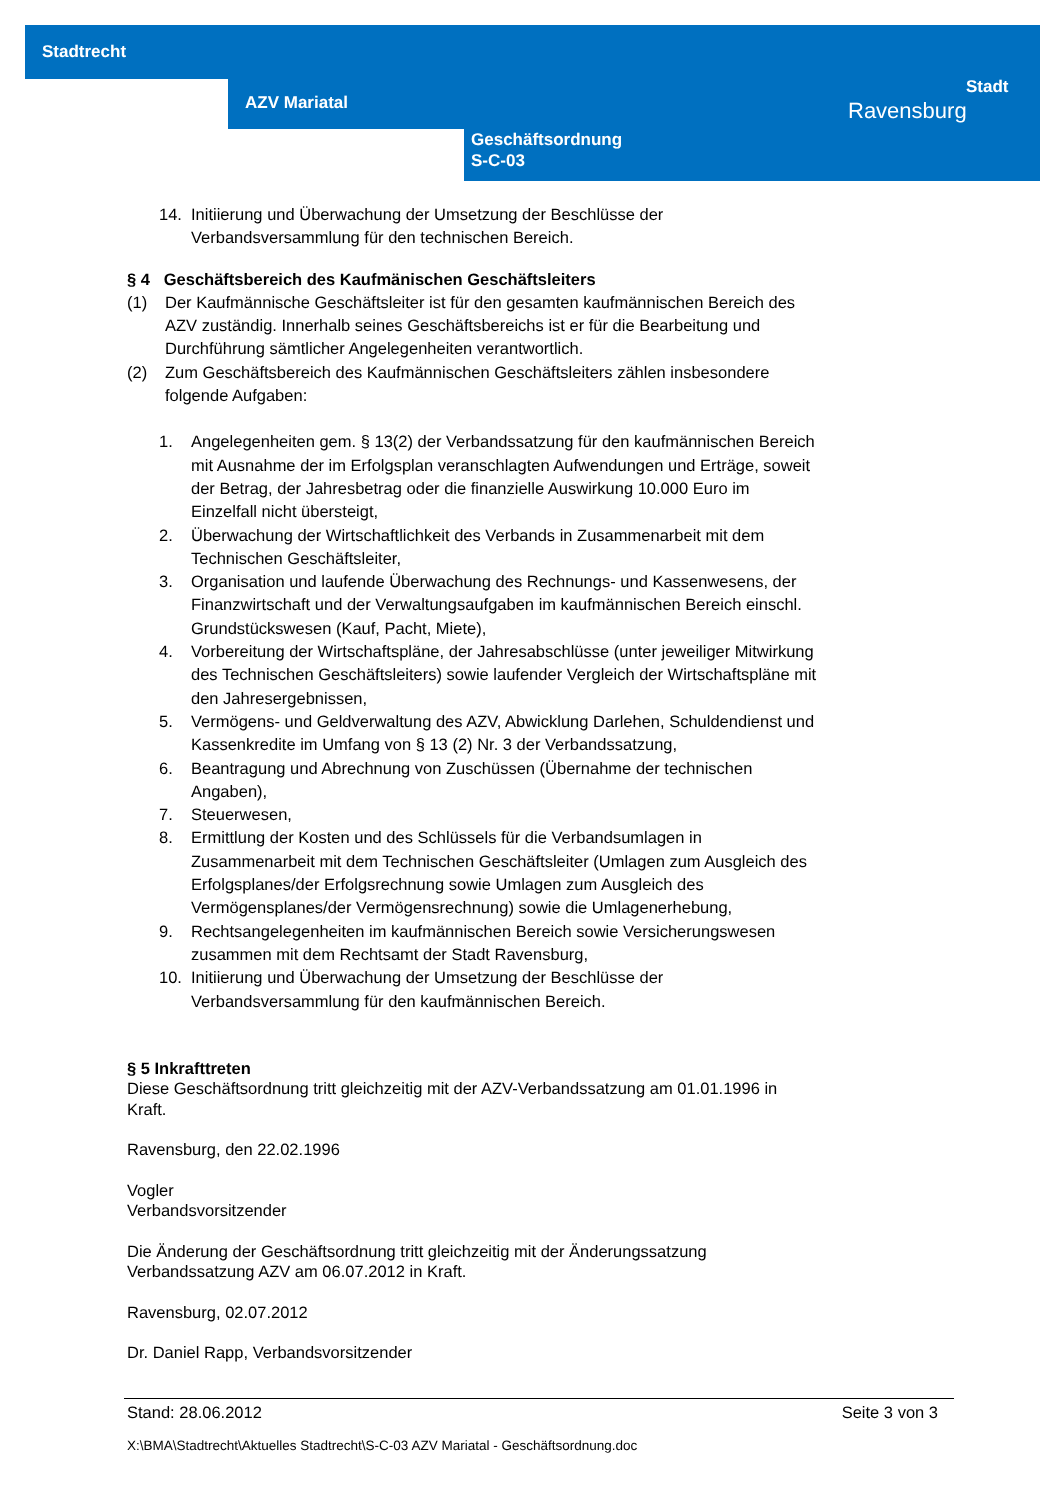Stadtrecht
AZV Mariatal
Geschäftsordnung
S-C-03
Stadt
Ravensburg
14. Initiierung und Überwachung der Umsetzung der Beschlüsse der Verbandsversammlung für den technischen Bereich.
§ 4 Geschäftsbereich des Kaufmänischen Geschäftsleiters
(1) Der Kaufmännische Geschäftsleiter ist für den gesamten kaufmännischen Bereich des AZV zuständig. Innerhalb seines Geschäftsbereichs ist er für die Bearbeitung und Durchführung sämtlicher Angelegenheiten verantwortlich.
(2) Zum Geschäftsbereich des Kaufmännischen Geschäftsleiters zählen insbesondere folgende Aufgaben:
1. Angelegenheiten gem. § 13(2) der Verbandssatzung für den kaufmännischen Bereich mit Ausnahme der im Erfolgsplan veranschlagten Aufwendungen und Erträge, soweit der Betrag, der Jahresbetrag oder die finanzielle Auswirkung 10.000 Euro im Einzelfall nicht übersteigt,
2. Überwachung der Wirtschaftlichkeit des Verbands in Zusammenarbeit mit dem Technischen Geschäftsleiter,
3. Organisation und laufende Überwachung des Rechnungs- und Kassenwesens, der Finanzwirtschaft und der Verwaltungsaufgaben im kaufmännischen Bereich einschl. Grundstückswesen (Kauf, Pacht, Miete),
4. Vorbereitung der Wirtschaftspläne, der Jahresabschlüsse (unter jeweiliger Mitwirkung des Technischen Geschäftsleiters) sowie laufender Vergleich der Wirtschaftspläne mit den Jahresergebnissen,
5. Vermögens- und Geldverwaltung des AZV, Abwicklung Darlehen, Schuldendienst und Kassenkredite im Umfang von § 13 (2) Nr. 3 der Verbandssatzung,
6. Beantragung und Abrechnung von Zuschüssen (Übernahme der technischen Angaben),
7. Steuerwesen,
8. Ermittlung der Kosten und des Schlüssels für die Verbandsumlagen in Zusammenarbeit mit dem Technischen Geschäftsleiter (Umlagen zum Ausgleich des Erfolgsplanes/der Erfolgsrechnung sowie Umlagen zum Ausgleich des Vermögensplanes/der Vermögensrechnung) sowie die Umlagenerhebung,
9. Rechtsangelegenheiten im kaufmännischen Bereich sowie Versicherungswesen zusammen mit dem Rechtsamt der Stadt Ravensburg,
10. Initiierung und Überwachung der Umsetzung der Beschlüsse der Verbandsversammlung für den kaufmännischen Bereich.
§ 5 Inkrafttreten
Diese Geschäftsordnung tritt gleichzeitig mit der AZV-Verbandssatzung am 01.01.1996 in Kraft.
Ravensburg, den 22.02.1996
Vogler
Verbandsvorsitzender
Die Änderung der Geschäftsordnung tritt gleichzeitig mit der Änderungssatzung Verbandssatzung AZV am 06.07.2012 in Kraft.
Ravensburg, 02.07.2012
Dr. Daniel Rapp, Verbandsvorsitzender
Stand: 28.06.2012 Seite 3 von 3
X:\BMA\Stadtrecht\Aktuelles Stadtrecht\S-C-03 AZV Mariatal - Geschäftsordnung.doc